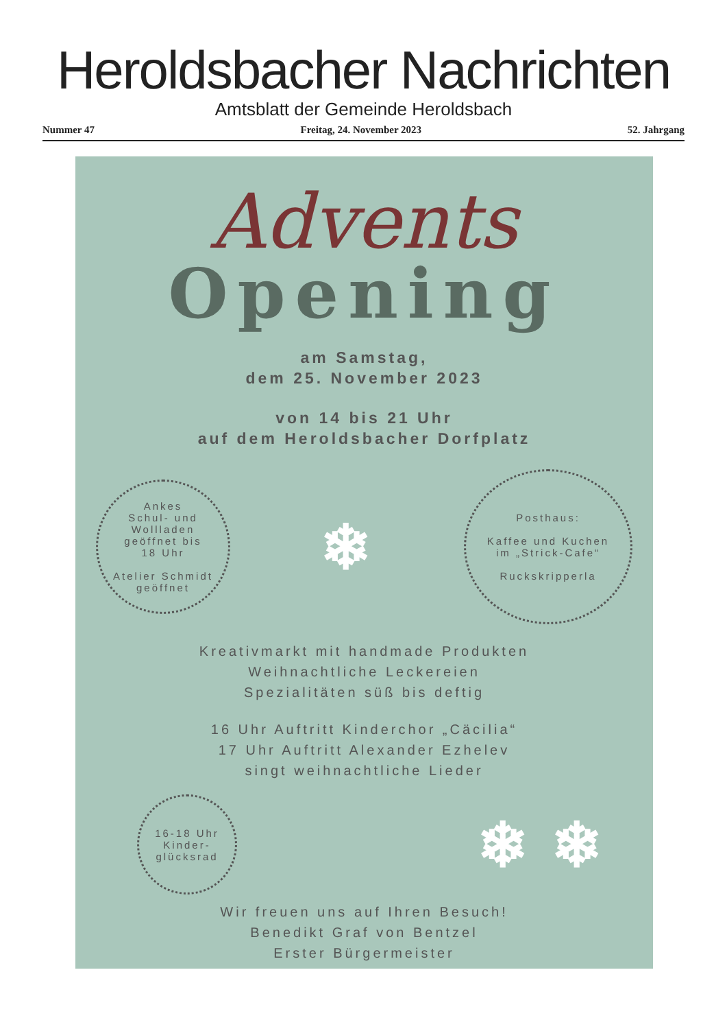Heroldsbacher Nachrichten
Amtsblatt der Gemeinde Heroldsbach
Nummer 47 Freitag, 24. November 2023 52. Jahrgang
Advents
Opening
am Samstag,
dem 25. November 2023
von 14 bis 21 Uhr
auf dem Heroldsbacher Dorfplatz
Ankes
Schul- und
Wollladen
geöffnet bis
18 Uhr
Atelier Schmidt
geöffnet
❄
Posthaus:
Kaffee und Kuchen
im „Strick-Cafe“
Ruckskripperla
Kreativmarkt mit handmade Produkten
Weihnachtliche Leckereien
Spezialitäten süß bis deftig
16 Uhr Auftritt Kinderchor „Cäcilia“
17 Uhr Auftritt Alexander Ezhelev
singt weihnachtliche Lieder
16-18 Uhr
Kinder-
glücksrad
❄ ❄
Wir freuen uns auf Ihren Besuch!
Benedikt Graf von Bentzel
Erster Bürgermeister